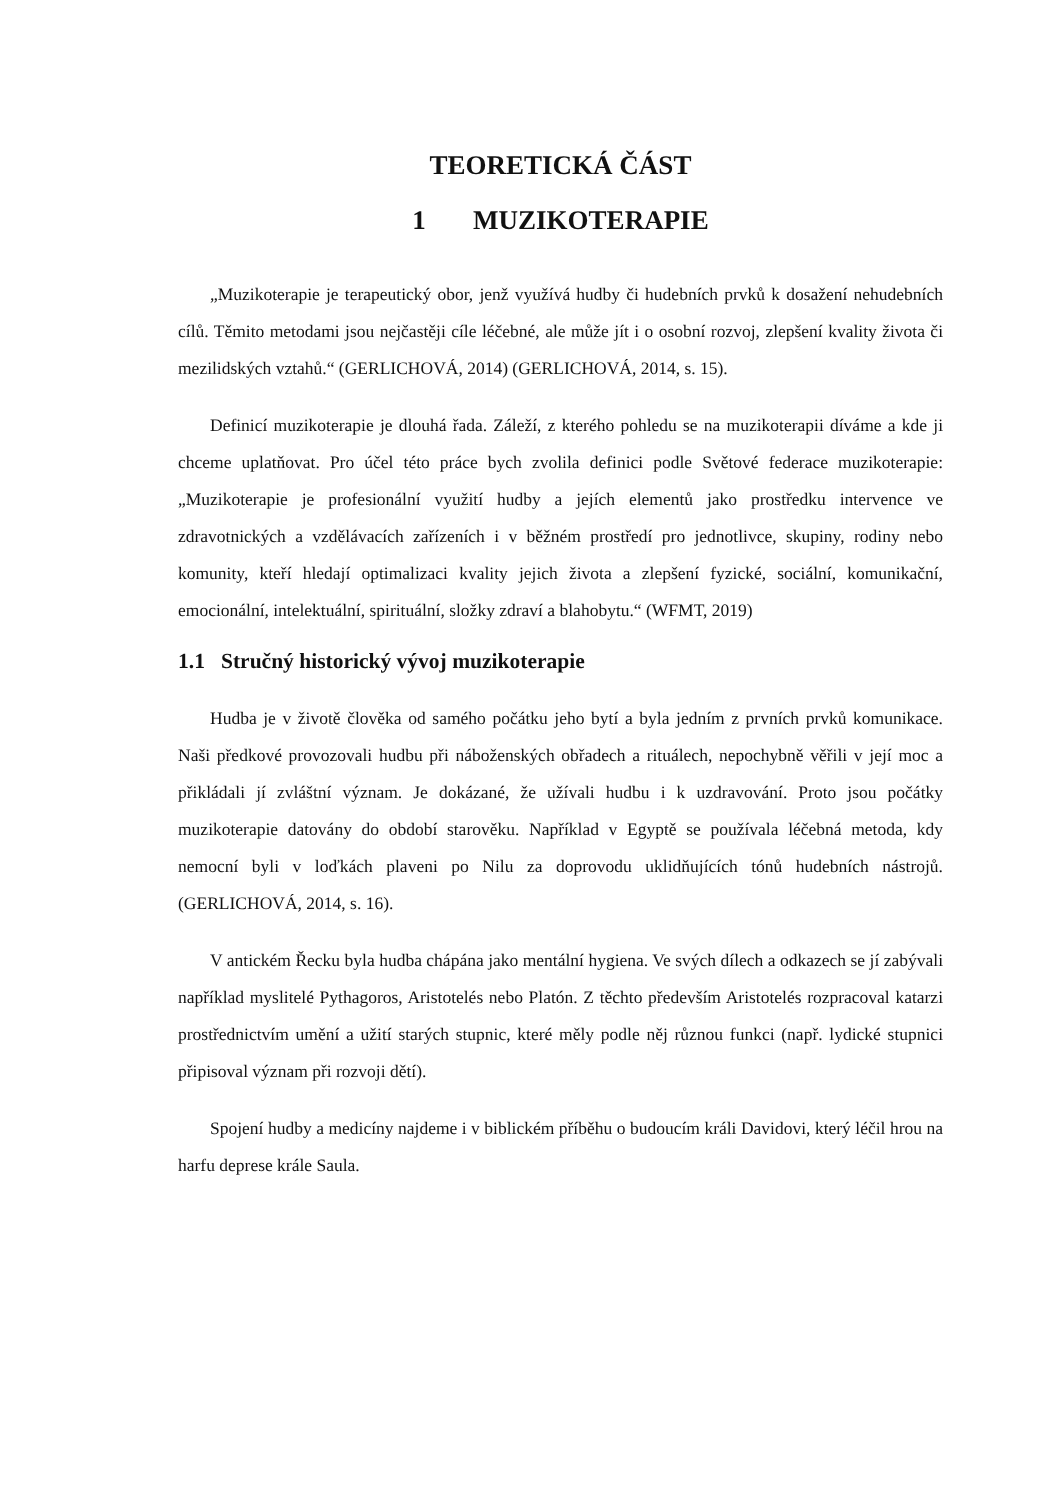TEORETICKÁ ČÁST
1 MUZIKOTERAPIE
„Muzikoterapie je terapeutický obor, jenž využívá hudby či hudebních prvků k dosažení nehudebních cílů. Těmito metodami jsou nejčastěji cíle léčebné, ale může jít i o osobní rozvoj, zlepšení kvality života či mezilidských vztahů.“ (GERLICHOVÁ, 2014) (GERLICHOVÁ, 2014, s. 15).
Definicí muzikoterapie je dlouhá řada. Záleží, z kterého pohledu se na muzikoterapii díváme a kde ji chceme uplatňovat. Pro účel této práce bych zvolila definici podle Světové federace muzikoterapie: „Muzikoterapie je profesionální využití hudby a jejích elementů jako prostředku intervence ve zdravotnických a vzdělávacích zařízeních i v běžném prostředí pro jednotlivce, skupiny, rodiny nebo komunity, kteří hledají optimalizaci kvality jejich života a zlepšení fyzické, sociální, komunikační, emocionální, intelektuální, spirituální, složky zdraví a blahobytu.“ (WFMT, 2019)
1.1 Stručný historický vývoj muzikoterapie
Hudba je v životě člověka od samého počátku jeho bytí a byla jedním z prvních prvků komunikace. Naši předkové provozovali hudbu při náboženských obřadech a rituálech, nepochybně věřili v její moc a přikládali jí zvláštní význam. Je dokázané, že užívali hudbu i k uzdravování. Proto jsou počátky muzikoterapie datovány do období starověku. Například v Egyptě se používala léčebná metoda, kdy nemocní byli v loďkách plaveni po Nilu za doprovodu uklidňujících tónů hudebních nástrojů. (GERLICHOVÁ, 2014, s. 16).
V antickém Řecku byla hudba chápána jako mentální hygiena. Ve svých dílech a odkazech se jí zabývali například myslitelé Pythagoros, Aristotelés nebo Platón. Z těchto především Aristotelés rozpracoval katarzi prostřednictvím umění a užití starých stupnic, které měly podle něj různou funkci (např. lydické stupnici připisoval význam při rozvoji dětí).
Spojení hudby a medicíny najdeme i v biblickém příběhu o budoucím králi Davidovi, který léčil hrou na harfu deprese krále Saula.